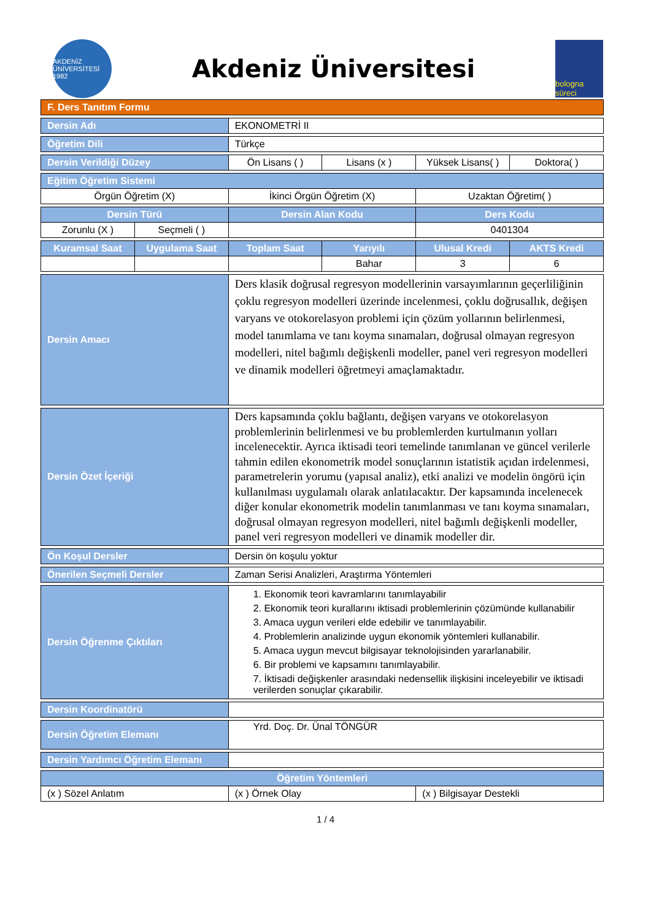AKDENİZ ÜNİVERSİTESİ 1982
Akdeniz Üniversitesi
bologna süreci
| F. Ders Tanıtım Formu | | | | | |
| Dersin Adı | | EKONOMETRİ II | | | |
| Öğretim Dili | | Türkçe | | | |
| Dersin Verildiği Düzey | | Ön Lisans ( ) | Lisans (x ) | Yüksek Lisans( ) | Doktora( ) |
| Eğitim Öğretim Sistemi | | | | | |
| Örgün Öğretim (X) | | İkinci Örgün Öğretim (X) | | Uzaktan Öğretim( ) | |
| Dersin Türü | | Dersin Alan Kodu | | Ders Kodu | |
| Zorunlu (X ) | Seçmeli ( ) | | | 0401304 | |
| Kuramsal Saat | Uygulama Saat | Toplam Saat | Yarıyılı | Ulusal Kredi | AKTS Kredi |
| | | | Bahar | 3 | 6 |
| Dersin Amacı | | Ders klasik doğrusal regresyon modellerinin varsayımlarının geçerliliğinin çoklu regresyon modelleri üzerinde incelenmesi, çoklu doğrusallık, değişen varyans ve otokorelasyon problemi için çözüm yollarının belirlenmesi, model tanımlama ve tanı koyma sınamaları, doğrusal olmayan regresyon modelleri, nitel bağımlı değişkenli modeller, panel veri regresyon modelleri ve dinamik modelleri öğretmeyi amaçlamaktadır. | | | |
| Dersin Özet İçeriği | | Ders kapsamında çoklu bağlantı, değişen varyans ve otokorelasyon problemlerinin belirlenmesi ve bu problemlerden kurtulmanın yolları incelenecektir. Ayrıca iktisadi teori temelinde tanımlanan ve güncel verilerle tahmin edilen ekonometrik model sonuçlarının istatistik açıdan irdelenmesi, parametrelerin yorumu (yapısal analiz), etki analizi ve modelin öngörü için kullanılması uygulamalı olarak anlatılacaktır. Der kapsamında incelenecek diğer konular ekonometrik modelin tanımlanması ve tanı koyma sınamaları, doğrusal olmayan regresyon modelleri, nitel bağımlı değişkenli modeller, panel veri regresyon modelleri ve dinamik modeller dir. | | | |
| Ön Koşul Dersler | | Dersin ön koşulu yoktur | | | |
| Önerilen Seçmeli Dersler | | Zaman Serisi Analizleri, Araştırma Yöntemleri | | | |
| Dersin Öğrenme Çıktıları | | 1. Ekonomik teori kavramlarını tanımlayabilir 2. Ekonomik teori kurallarını iktisadi problemlerinin çözümünde kullanabilir 3. Amaca uygun verileri elde edebilir ve tanımlayabilir. 4. Problemlerin analizinde uygun ekonomik yöntemleri kullanabilir. 5. Amaca uygun mevcut bilgisayar teknolojisinden yararlanabilir. 6. Bir problemi ve kapsamını tanımlayabilir. 7. İktisadi değişkenler arasındaki nedensellik ilişkisini inceleyebilir ve iktisadi verilerden sonuçlar çıkarabilir. | | | |
| Dersin Koordinatörü | | | | | |
| Dersin Öğretim Elemanı | | Yrd. Doç. Dr. Ünal TÖNGÜR | | | |
| Dersin Yardımcı Öğretim Elemanı | | | | | |
| Öğretim Yöntemleri | | | | | |
| (x ) Sözel Anlatım | | (x ) Örnek Olay | | (x ) Bilgisayar Destekli | |
1 / 4